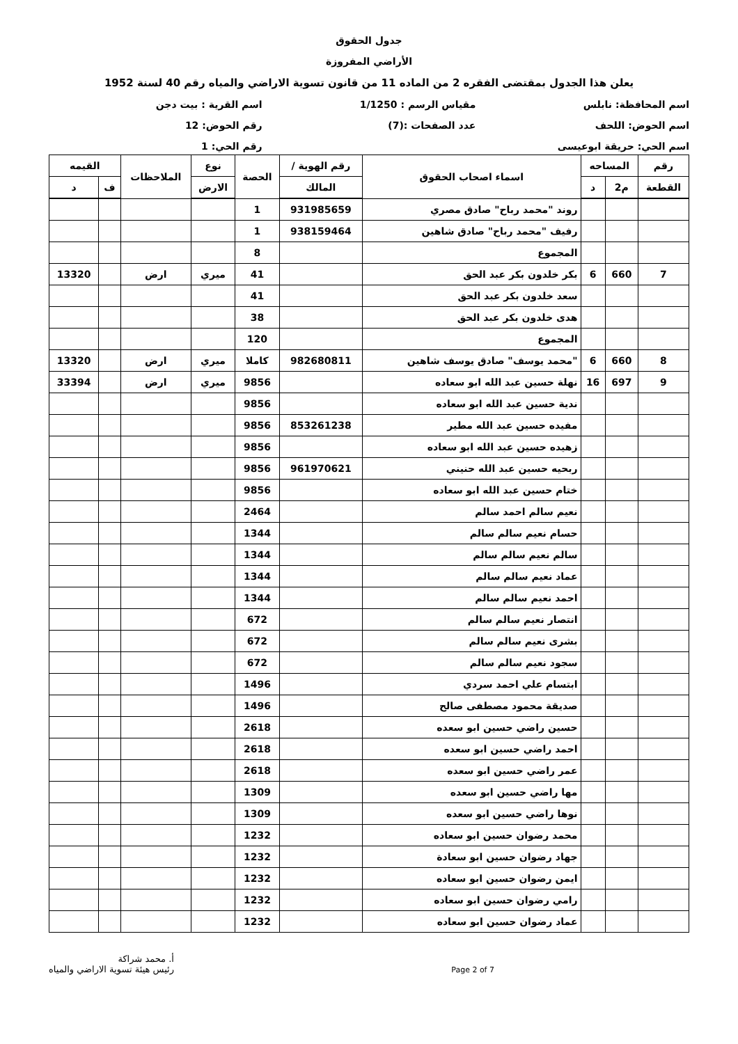جدول الحقوق
الأراضي المفروزة
يعلن هذا الجدول بمقتضى الفقره 2 من الماده 11 من قانون تسوية الاراضي والمياه رقم 40 لسنة 1952
اسم المحافظة: نابلس
مقياس الرسم : 1/1250
اسم القرية : بيت دجن
اسم الحوض: اللحف
عدد الصفحات :(7)
رقم الحوض: 12
اسم الحي: حريقة ابوعيسى
رقم الحي: 1
| رقم | المساحه | | اسماء اصحاب الحقوق | رقم الهوية / | الحصة | نوع | الملاحظات | القيمه | |
| --- | --- | --- | --- | --- | --- | --- | --- | --- | --- |
| القطعة | م2 | د | | المالك | | الارض | | ف | د |
| | | | روند "محمد رباح" صادق مصري | 931985659 | 1 | | | | |
| | | | رفيف "محمد رباح" صادق شاهين | 938159464 | 1 | | | | |
| | | | المجموع | | 8 | | | | |
| 7 | 660 | 6 | بكر خلدون بكر عبد الحق | | 41 | ميري | ارض | | 13320 |
| | | | سعد خلدون بكر عبد الحق | | 41 | | | | |
| | | | هدى خلدون بكر عبد الحق | | 38 | | | | |
| | | | المجموع | | 120 | | | | |
| 8 | 660 | 6 | "محمد يوسف" صادق يوسف شاهين | 982680811 | كاملا | ميري | ارض | | 13320 |
| 9 | 697 | 16 | نهلة حسين عبد الله ابو سعاده | | 9856 | ميري | ارض | | 33394 |
| | | | ندية حسين عبد الله ابو سعاده | | 9856 | | | | |
| | | | مفيده حسين عبد الله مطير | 853261238 | 9856 | | | | |
| | | | زهيده حسين عبد الله ابو سعاده | | 9856 | | | | |
| | | | ربحيه حسين عبد الله حنيني | 961970621 | 9856 | | | | |
| | | | ختام حسين عبد الله ابو سعاده | | 9856 | | | | |
| | | | نعيم سالم احمد سالم | | 2464 | | | | |
| | | | حسام نعيم سالم سالم | | 1344 | | | | |
| | | | سالم نعيم سالم سالم | | 1344 | | | | |
| | | | عماد نعيم سالم سالم | | 1344 | | | | |
| | | | احمد نعيم سالم سالم | | 1344 | | | | |
| | | | انتصار نعيم سالم سالم | | 672 | | | | |
| | | | بشرى نعيم سالم سالم | | 672 | | | | |
| | | | سجود نعيم سالم سالم | | 672 | | | | |
| | | | ابتسام علي احمد سردي | | 1496 | | | | |
| | | | صديقة محمود مصطفى صالح | | 1496 | | | | |
| | | | حسين راضي حسين ابو سعده | | 2618 | | | | |
| | | | احمد راضي حسين ابو سعده | | 2618 | | | | |
| | | | عمر راضي حسين ابو سعده | | 2618 | | | | |
| | | | مها راضي حسين ابو سعده | | 1309 | | | | |
| | | | نوها راضي حسين ابو سعده | | 1309 | | | | |
| | | | محمد رضوان حسين ابو سعاده | | 1232 | | | | |
| | | | جهاد رضوان حسين ابو سعادة | | 1232 | | | | |
| | | | ايمن رضوان حسين ابو سعاده | | 1232 | | | | |
| | | | رامي رضوان حسين ابو سعاده | | 1232 | | | | |
| | | | عماد رضوان حسين ابو سعاده | | 1232 | | | | |
Page 2 of 7
أ. محمد شراكة
رئيس هيئة تسوية الاراضي والمياه